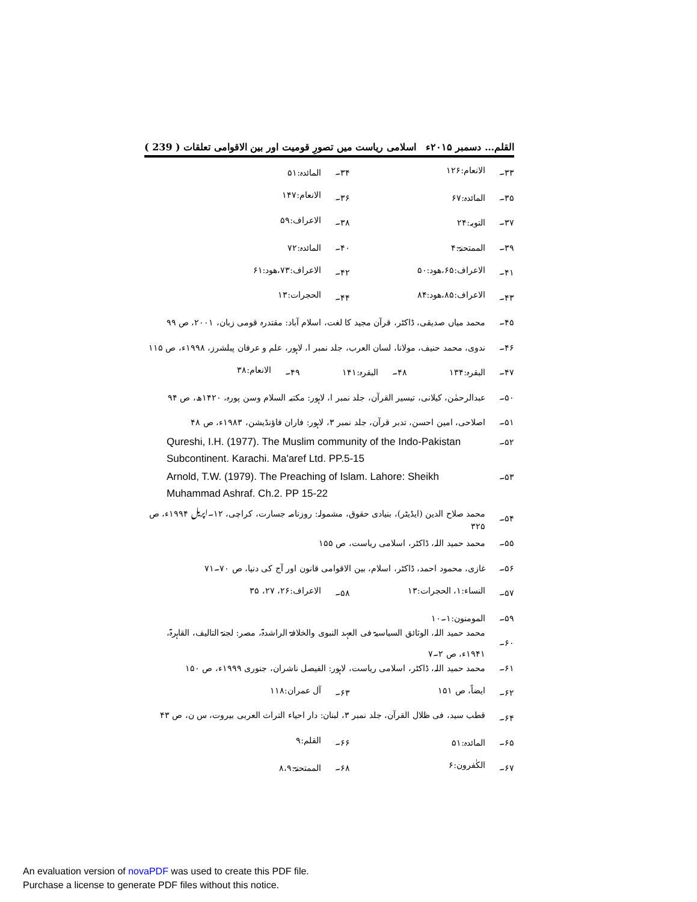القلم… دسمبر ۲۰۱۵ء اسلامی ریاست میں تصورِ قومیت اور بین الاقوامی تعلقات ( 239 )
۳۳۔ الانعام:۱۲۶ ۳۴۔ المائدہ:۵۱
۳۵۔ المائدہ:۶۷ ۳۶۔ الانعام:۱۴۷
۳۷۔ التوبہ:۲۴ ۳۸۔ الاعراف:۵۹
۳۹۔ الممتحنۃ:۴ ۴۰۔ المائدہ:۷۲
۴۱۔ الاعراف:۶۵،ھود:۵۰ ۴۲۔ الاعراف:۷۳،ھود:۶۱
۴۳۔ الاعراف:۸۵،ھود:۸۴ ۴۴۔ الحجرات:۱۳
۴۵۔ محمد میاں صدیقی، ڈاکٹر، قرآن مجید کا لغت، اسلام آباد: مقتدرہ قومی زبان، ۲۰۰۱، ص ۹۹
۴۶۔ ندوی، محمد حنیف، مولانا، لسان العرب، جلد نمبر ا، لاہور، علم و عرفان پبلشرز، ۱۹۹۸ء، ص ۱۱۵
۴۷۔ البقرہ:۱۳۴ ۴۸۔ البقرہ:۱۴۱ ۴۹۔ الانعام:۳۸
۵۰۔ عبدالرحمٰن، کیلانی، تیسیر القرآن، جلد نمبر ا، لاہور: مکتبہ السلام وسن پورہ، ۱۴۲۰ھ، ص ۹۴
۵۱۔ اصلاحی، امین احسن، تدبر قرآن، جلد نمبر ۳، لاہور: فاران فاؤنڈیشن، ۱۹۸۳ء، ص ۴۸
۵۲۔ Qureshi, I.H. (1977). The Muslim community of the Indo-Pakistan Subcontinent. Karachi. Ma'aref Ltd. PP.5-15
۵۳۔ Arnold, T.W. (1979). The Preaching of Islam. Lahore: Sheikh Muhammad Ashraf. Ch.2. PP 15-22
۵۴۔ محمد صلاح الدین (ایڈیٹر)، بنیادی حقوق، مشمولہ: روزنامہ جسارت، کراچی، ۱۲۔اپریل ۱۹۹۴ء، ص ۳۲۵
۵۵۔ محمد حمید اللہ، ڈاکٹر، اسلامی ریاست، ص ۱۵۵
۵۶۔ غازی، محمود احمد، ڈاکٹر، اسلام، بین الاقوامی قانون اور آج کی دنیا، ص ۷۰۔۷۱
۵۷۔ النساء:۱، الحجرات:۱۳ ۵۸۔ الاعراف:۲۶، ۲۷، ۳۵
۵۹۔ المومنون:۱۔۱۰
۶۰۔ محمد حمید اللہ، الوثائق السیاسیۃ فی العہد النبوی والخلافۃ الراشدۃ، مصر: لجنۃ التالیف، القاہرۃ، ۱۹۴۱ء، ص ۲۔۷
۶۱۔ محمد حمید اللہ، ڈاکٹر، اسلامی ریاست، لاہور: الفیصل ناشران، جنوری ۱۹۹۹ء، ص ۱۵۰
۶۲۔ ایضاً، ص ۱۵۱ ۶۳۔ آل عمران:۱۱۸
۶۴۔ قطب سید، فی ظلال القرآن، جلد نمبر ۳، لبنان: دار احیاء التراث العربی بیروت، س ن، ص ۴۳
۶۵۔ المائدہ:۵۱ ۶۶۔ القلم:۹
۶۷۔ الکٰفرون:۶ ۶۸۔ الممتحنۃ:۸،۹
An evaluation version of novaPDF was used to create this PDF file.
Purchase a license to generate PDF files without this notice.